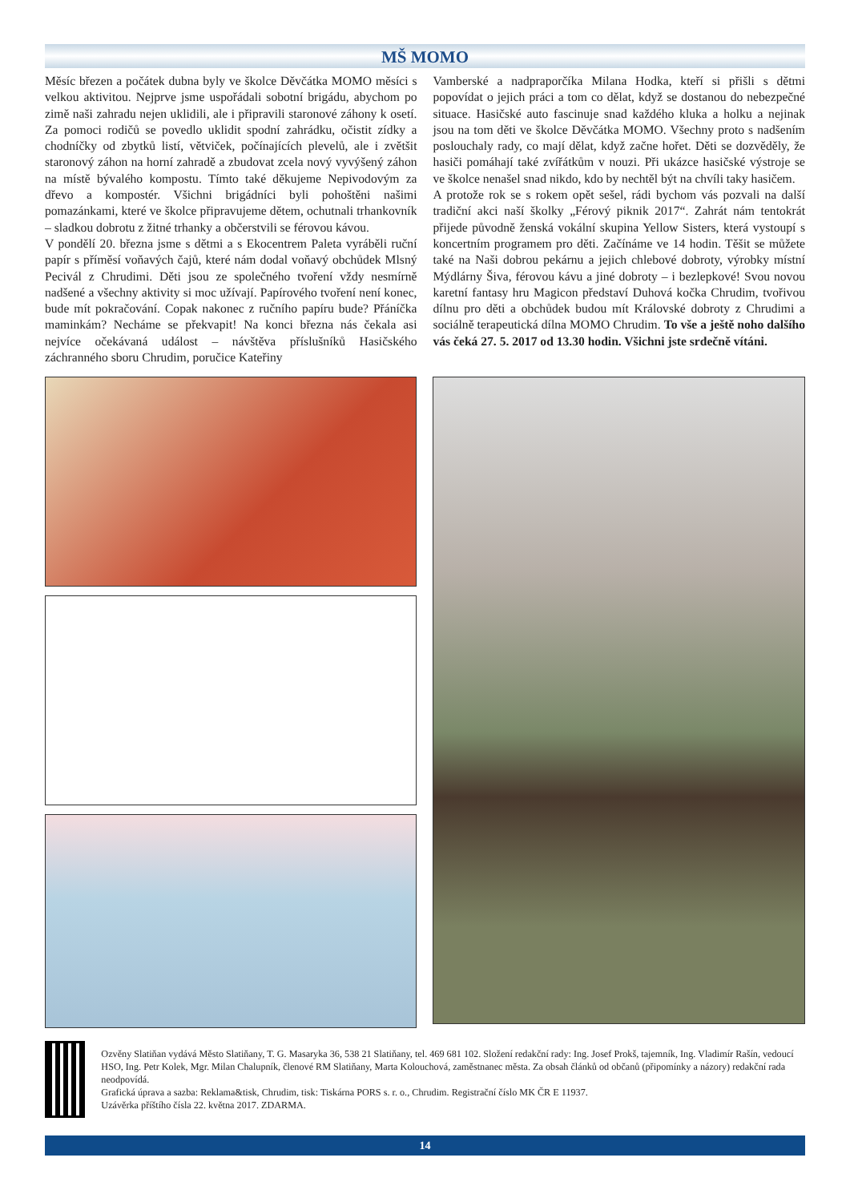MŠ MOMO
Měsíc březen a počátek dubna byly ve školce Děvčátka MOMO měsíci s velkou aktivitou. Nejprve jsme uspořádali sobotní brigádu, abychom po zimě naši zahradu nejen uklidili, ale i připravili staronové záhony k osetí. Za pomoci rodičů se povedlo uklidit spodní zahrádku, očistit zídky a chodníčky od zbytků listí, větviček, počínajících plevelů, ale i zvětšit staronový záhon na horní zahradě a zbudovat zcela nový vyvýšený záhon na místě bývalého kompostu. Tímto také děkujeme Nepivodovým za dřevo a kompostér. Všichni brigádníci byli pohoštěni našimi pomazánkami, které ve školce připravujeme dětem, ochutnali trhankovník – sladkou dobrotu z žitné trhanky a občerstvili se férovou kávou.
V pondělí 20. března jsme s dětmi a s Ekocentrem Paleta vyráběli ruční papír s příměsí voňavých čajů, které nám dodal voňavý obchůdek Mlsný Pecivál z Chrudimi. Děti jsou ze společného tvoření vždy nesmírně nadšené a všechny aktivity si moc užívají. Papírového tvoření není konec, bude mít pokračování. Copak nakonec z ručního papíru bude? Přáníčka maminkám? Necháme se překvapit! Na konci března nás čekala asi nejvíce očekávaná událost – návštěva příslušníků Hasičského záchranného sboru Chrudim, poručice Kateřiny
Vamberské a nadpraporčíka Milana Hodka, kteří si přišli s dětmi popovídat o jejich práci a tom co dělat, když se dostanou do nebezpečné situace. Hasičské auto fascinuje snad každého kluka a holku a nejinak jsou na tom děti ve školce Děvčátka MOMO. Všechny proto s nadšením poslouchaly rady, co mají dělat, když začne hořet. Děti se dozvěděly, že hasiči pomáhají také zvířátkům v nouzi. Při ukázce hasičské výstroje se ve školce nenašel snad nikdo, kdo by nechtěl být na chvíli taky hasičem.
A protože rok se s rokem opět sešel, rádi bychom vás pozvali na další tradiční akci naší školky „Férový piknik 2017“. Zahrát nám tentokrát přijede původně ženská vokální skupina Yellow Sisters, která vystoupí s koncertním programem pro děti. Začínáme ve 14 hodin. Těšit se můžete také na Naši dobrou pekárnu a jejich chlebové dobroty, výrobky místní Mýdlárny Šiva, férovou kávu a jiné dobroty – i bezlepkové! Svou novou karetní fantasy hru Magicon představí Duhová kočka Chrudim, tvořivou dílnu pro děti a obchůdek budou mít Královské dobroty z Chrudimi a sociálně terapeutická dílna MOMO Chrudim. To vše a ještě noho dalšího vás čeká 27. 5. 2017 od 13.30 hodin. Všichni jste srdečně vítáni.
Ozvěny Slatiňan vydává Město Slatiňany, T. G. Masaryka 36, 538 21 Slatiňany, tel. 469 681 102. Složení redakční rady: Ing. Josef Prokš, tajemník, Ing. Vladimír Rašín, vedoucí HSO, Ing. Petr Kolek, Mgr. Milan Chalupník, členové RM Slatiňany, Marta Kolouchová, zaměstnanec města. Za obsah článků od občanů (připomínky a názory) redakční rada neodpovídá.
Grafická úprava a sazba: Reklama&tisk, Chrudim, tisk: Tiskárna PORS s. r. o., Chrudim. Registrační číslo MK ČR E 11937.
Uzávěrka příštího čísla 22. května 2017. ZDARMA.
14